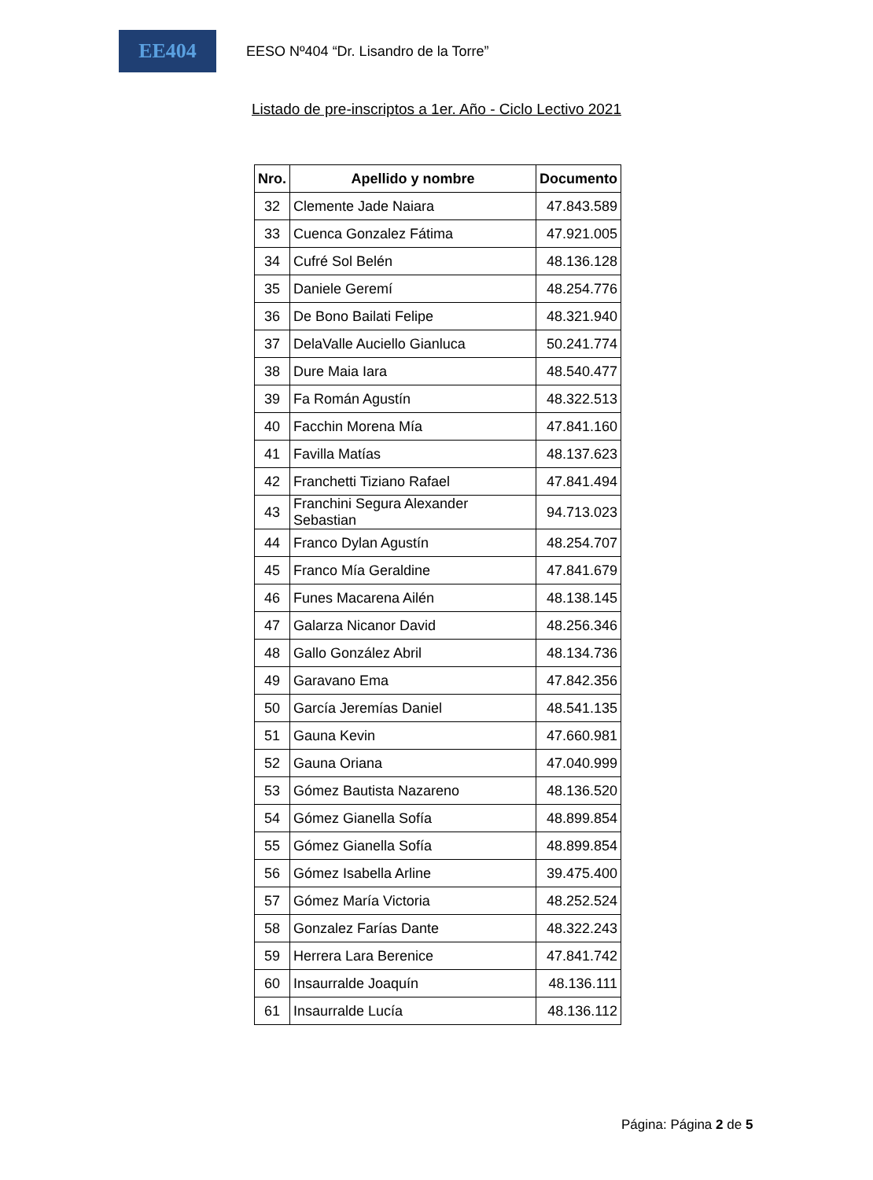EE404
EESO Nº404 “Dr. Lisandro de la Torre”
Listado de pre-inscriptos a 1er. Año - Ciclo Lectivo 2021
| Nro. | Apellido y nombre | Documento |
| --- | --- | --- |
| 32 | Clemente Jade Naiara | 47.843.589 |
| 33 | Cuenca Gonzalez Fátima | 47.921.005 |
| 34 | Cufré Sol Belén | 48.136.128 |
| 35 | Daniele Geremí | 48.254.776 |
| 36 | De Bono Bailati Felipe | 48.321.940 |
| 37 | DelaValle Auciello Gianluca | 50.241.774 |
| 38 | Dure Maia Iara | 48.540.477 |
| 39 | Fa Román Agustín | 48.322.513 |
| 40 | Facchin Morena Mía | 47.841.160 |
| 41 | Favilla Matías | 48.137.623 |
| 42 | Franchetti Tiziano Rafael | 47.841.494 |
| 43 | Franchini Segura Alexander Sebastian | 94.713.023 |
| 44 | Franco Dylan Agustín | 48.254.707 |
| 45 | Franco Mía Geraldine | 47.841.679 |
| 46 | Funes Macarena Ailén | 48.138.145 |
| 47 | Galarza Nicanor David | 48.256.346 |
| 48 | Gallo González Abril | 48.134.736 |
| 49 | Garavano Ema | 47.842.356 |
| 50 | García Jeremías Daniel | 48.541.135 |
| 51 | Gauna Kevin | 47.660.981 |
| 52 | Gauna Oriana | 47.040.999 |
| 53 | Gómez Bautista Nazareno | 48.136.520 |
| 54 | Gómez Gianella Sofía | 48.899.854 |
| 55 | Gómez Gianella Sofía | 48.899.854 |
| 56 | Gómez Isabella Arline | 39.475.400 |
| 57 | Gómez María Victoria | 48.252.524 |
| 58 | Gonzalez Farías Dante | 48.322.243 |
| 59 | Herrera Lara Berenice | 47.841.742 |
| 60 | Insaurralde Joaquín | 48.136.111 |
| 61 | Insaurralde Lucía | 48.136.112 |
Página: Página 2 de 5